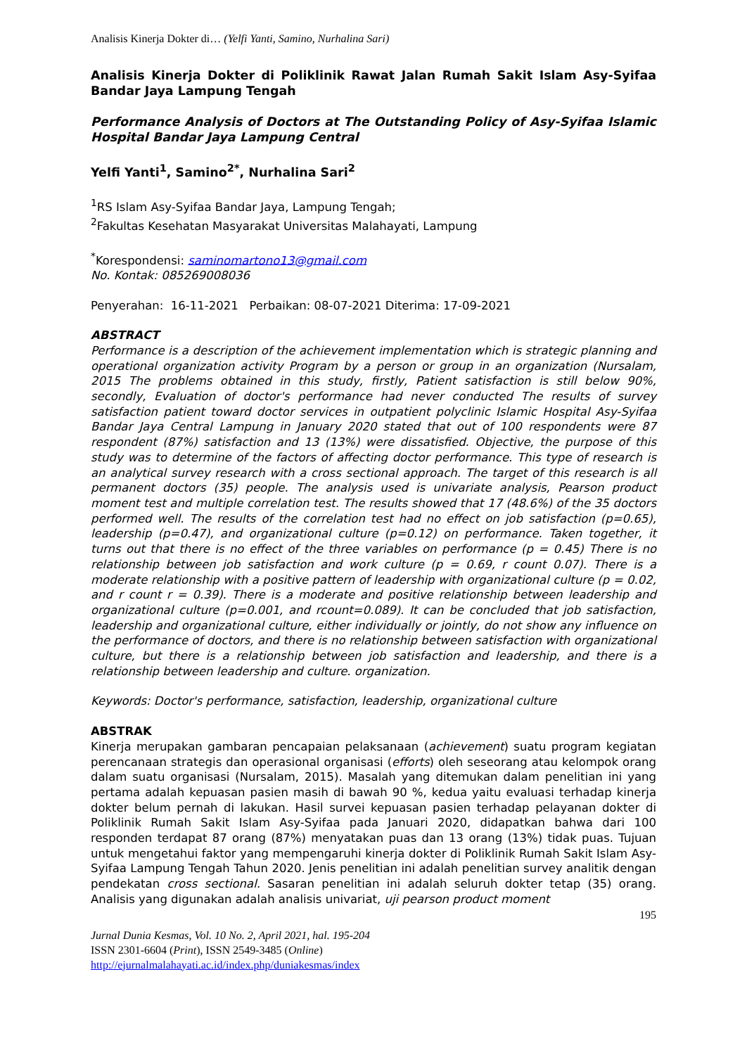Analisis Kinerja Dokter di… (Yelfi Yanti, Samino, Nurhalina Sari)
Analisis Kinerja Dokter di Poliklinik Rawat Jalan Rumah Sakit Islam Asy-Syifaa Bandar Jaya Lampung Tengah
Performance Analysis of Doctors at The Outstanding Policy of Asy-Syifaa Islamic Hospital Bandar Jaya Lampung Central
Yelfi Yanti<sup>1</sup>, Samino<sup>2*</sup>, Nurhalina Sari<sup>2</sup>
<sup>1</sup> RS Islam Asy-Syifaa Bandar Jaya, Lampung Tengah;
<sup>2</sup> Fakultas Kesehatan Masyarakat Universitas Malahayati, Lampung
<sup>*</sup> Korespondensi: saminomartono13@gmail.com
No. Kontak: 085269008036
Penyerahan: 16-11-2021 Perbaikan: 08-07-2021 Diterima: 17-09-2021
ABSTRACT
Performance is a description of the achievement implementation which is strategic planning and operational organization activity Program by a person or group in an organization (Nursalam, 2015 The problems obtained in this study, firstly, Patient satisfaction is still below 90%, secondly, Evaluation of doctor's performance had never conducted The results of survey satisfaction patient toward doctor services in outpatient polyclinic Islamic Hospital Asy-Syifaa Bandar Jaya Central Lampung in January 2020 stated that out of 100 respondents were 87 respondent (87%) satisfaction and 13 (13%) were dissatisfied. Objective, the purpose of this study was to determine of the factors of affecting doctor performance. This type of research is an analytical survey research with a cross sectional approach. The target of this research is all permanent doctors (35) people. The analysis used is univariate analysis, Pearson product moment test and multiple correlation test. The results showed that 17 (48.6%) of the 35 doctors performed well. The results of the correlation test had no effect on job satisfaction (p=0.65), leadership (p=0.47), and organizational culture (p=0.12) on performance. Taken together, it turns out that there is no effect of the three variables on performance (p = 0.45) There is no relationship between job satisfaction and work culture (p = 0.69, r count 0.07). There is a moderate relationship with a positive pattern of leadership with organizational culture (p = 0.02, and r count r = 0.39). There is a moderate and positive relationship between leadership and organizational culture (p=0.001, and rcount=0.089). It can be concluded that job satisfaction, leadership and organizational culture, either individually or jointly, do not show any influence on the performance of doctors, and there is no relationship between satisfaction with organizational culture, but there is a relationship between job satisfaction and leadership, and there is a relationship between leadership and culture. organization.
Keywords: Doctor's performance, satisfaction, leadership, organizational culture
ABSTRAK
Kinerja merupakan gambaran pencapaian pelaksanaan (achievement) suatu program kegiatan perencanaan strategis dan operasional organisasi (efforts) oleh seseorang atau kelompok orang dalam suatu organisasi (Nursalam, 2015). Masalah yang ditemukan dalam penelitian ini yang pertama adalah kepuasan pasien masih di bawah 90 %, kedua yaitu evaluasi terhadap kinerja dokter belum pernah di lakukan. Hasil survei kepuasan pasien terhadap pelayanan dokter di Poliklinik Rumah Sakit Islam Asy-Syifaa pada Januari 2020, didapatkan bahwa dari 100 responden terdapat 87 orang (87%) menyatakan puas dan 13 orang (13%) tidak puas. Tujuan untuk mengetahui faktor yang mempengaruhi kinerja dokter di Poliklinik Rumah Sakit Islam Asy-Syifaa Lampung Tengah Tahun 2020. Jenis penelitian ini adalah penelitian survey analitik dengan pendekatan cross sectional. Sasaran penelitian ini adalah seluruh dokter tetap (35) orang. Analisis yang digunakan adalah analisis univariat, uji pearson product moment
195
Jurnal Dunia Kesmas, Vol. 10 No. 2, April 2021, hal. 195-204
ISSN 2301-6604 (Print), ISSN 2549-3485 (Online)
http://ejurnalmalahayati.ac.id/index.php/duniakesmas/index